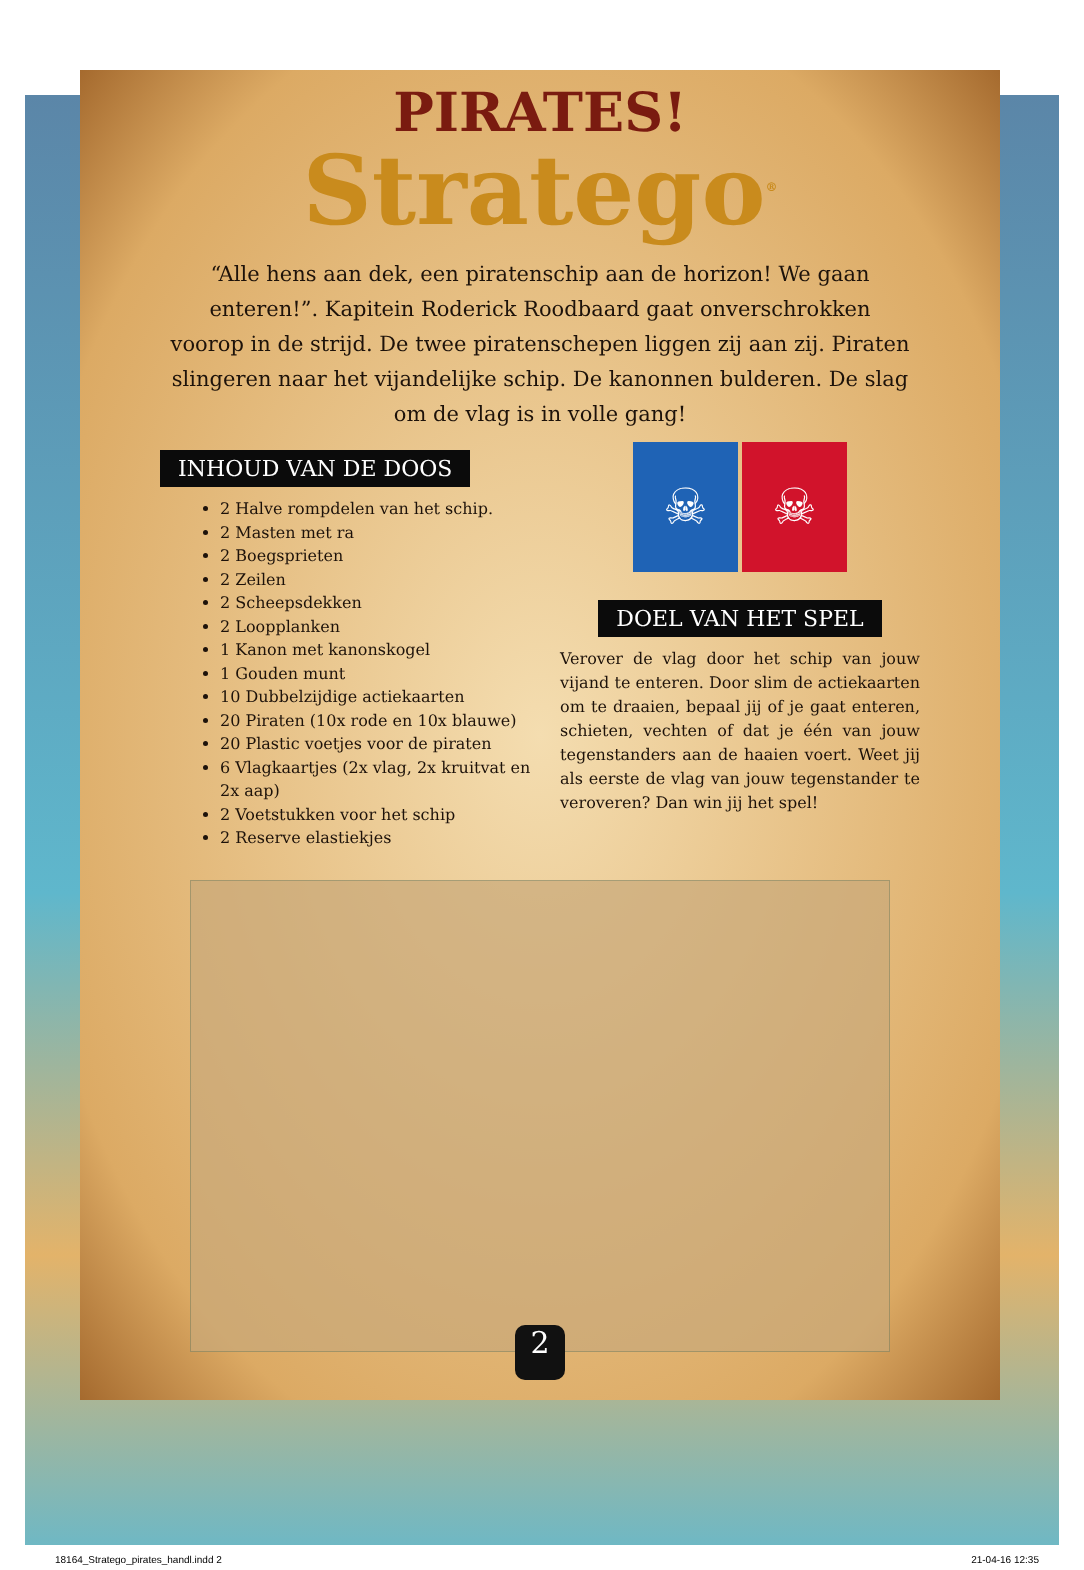PIRATES!
Stratego<sup>®</sup>
“Alle hens aan dek, een piratenschip aan de horizon! We gaan enteren!”. Kapitein Roderick Roodbaard gaat onverschrokken voorop in de strijd. De twee piratenschepen liggen zij aan zij. Piraten slingeren naar het vijandelijke schip. De kanonnen bulderen. De slag om de vlag is in volle gang!
INHOUD VAN DE DOOS
2 Halve rompdelen van het schip.
2 Masten met ra
2 Boegsprieten
2 Zeilen
2 Scheepsdekken
2 Loopplanken
1 Kanon met kanonskogel
1 Gouden munt
10 Dubbelzijdige actiekaarten
20 Piraten (10x rode en 10x blauwe)
20 Plastic voetjes voor de piraten
6 Vlagkaartjes (2x vlag, 2x kruitvat en 2x aap)
2 Voetstukken voor het schip
2 Reserve elastiekjes
☠ ☠
DOEL VAN HET SPEL
Verover de vlag door het schip van jouw vijand te enteren. Door slim de actiekaarten om te draaien, bepaal jij of je gaat enteren, schieten, vechten of dat je één van jouw tegenstanders aan de haaien voert. Weet jij als eerste de vlag van jouw tegenstander te veroveren? Dan win jij het spel!
2
18164_Stratego_pirates_handl.indd 2 21-04-16 12:35